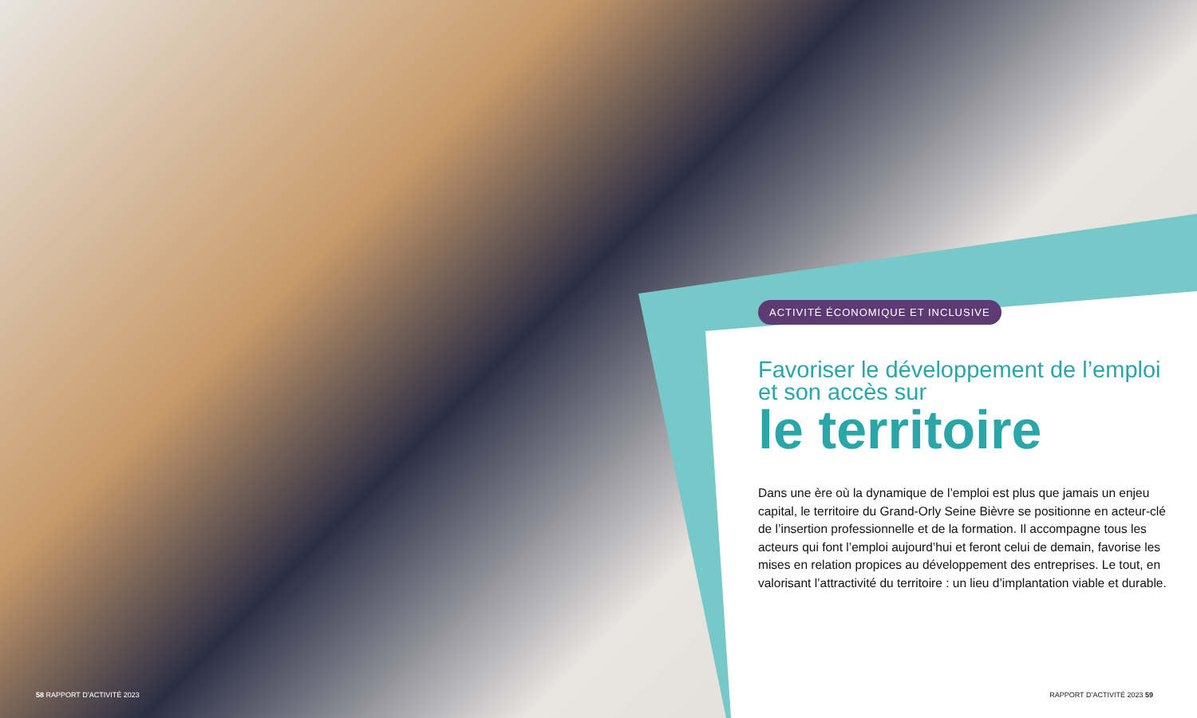ACTIVITÉ ÉCONOMIQUE ET INCLUSIVE
Favoriser le développement de l’emploi et son accès sur
le territoire
Dans une ère où la dynamique de l’emploi est plus que jamais un enjeu capital, le territoire du Grand-Orly Seine Bièvre se positionne en acteur-clé de l’insertion professionnelle et de la formation. Il accompagne tous les acteurs qui font l’emploi aujourd’hui et feront celui de demain, favorise les mises en relation propices au développement des entreprises. Le tout, en valorisant l’attractivité du territoire : un lieu d’implantation viable et durable.
58 RAPPORT D’ACTIVITÉ 2023 RAPPORT D’ACTIVITÉ 2023 59